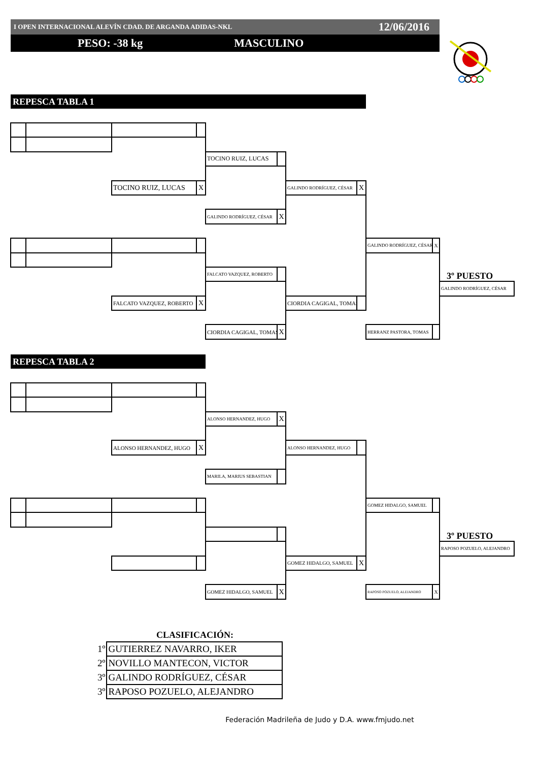I OPEN INTERNACIONAL ALEVÍN CDAD. DE ARGANDA ADIDAS-NKL 12/06/2016
PESO: -38 kg MASCULINO
REPESCA TABLA 1
TOCINO RUIZ, LUCAS
TOCINO RUIZ, LUCAS
X
GALINDO RODRÍGUEZ, CÉSAR
X
GALINDO RODRÍGUEZ, CÉSAR
X
GALINDO RODRÍGUEZ, CÉSAR
X
FALCATO VAZQUEZ, ROBERTO
3º PUESTO
GALINDO RODRÍGUEZ, CÉSAR
FALCATO VAZQUEZ, ROBERTO
X
CIORDIA CAGIGAL, TOMAS
CIORDIA CAGIGAL, TOMAS
X
HERRANZ PASTORA, TOMAS
REPESCA TABLA 2
ALONSO HERNANDEZ, HUGO
X
ALONSO HERNANDEZ, HUGO
X
ALONSO HERNANDEZ, HUGO
MARILA, MARIUS SEBASTIAN
GOMEZ HIDALGO, SAMUEL
3º PUESTO
RAPOSO POZUELO, ALEJANDRO
GOMEZ HIDALGO, SAMUEL
X
GOMEZ HIDALGO, SAMUEL
X
RAPOSO POZUELO, ALEJANDRO
X
CLASIFICACIÓN:
| 1º | GUTIERREZ NAVARRO, IKER |
| 2º | NOVILLO MANTECON, VICTOR |
| 3º | GALINDO RODRÍGUEZ, CÉSAR |
| 3º | RAPOSO POZUELO, ALEJANDRO |
Federación Madrileña de Judo y D.A. www.fmjudo.net